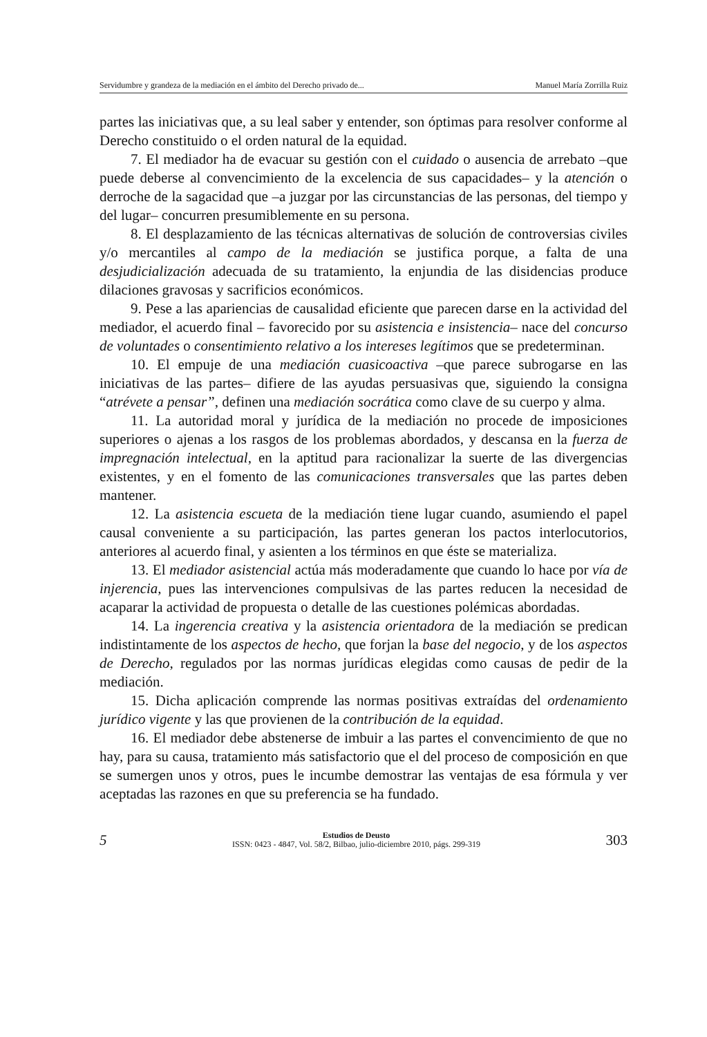Servidumbre y grandeza de la mediación en el ámbito del Derecho privado de... Manuel María Zorrilla Ruiz
partes las iniciativas que, a su leal saber y entender, son óptimas para resolver conforme al Derecho constituido o el orden natural de la equidad.
7. El mediador ha de evacuar su gestión con el cuidado o ausencia de arrebato –que puede deberse al convencimiento de la excelencia de sus capacidades– y la atención o derroche de la sagacidad que –a juzgar por las circunstancias de las personas, del tiempo y del lugar– concurren presumiblemente en su persona.
8. El desplazamiento de las técnicas alternativas de solución de controversias civiles y/o mercantiles al campo de la mediación se justifica porque, a falta de una desjudicialización adecuada de su tratamiento, la enjundia de las disidencias produce dilaciones gravosas y sacrificios económicos.
9. Pese a las apariencias de causalidad eficiente que parecen darse en la actividad del mediador, el acuerdo final – favorecido por su asistencia e insistencia– nace del concurso de voluntades o consentimiento relativo a los intereses legítimos que se predeterminan.
10. El empuje de una mediación cuasicoactiva –que parece subrogarse en las iniciativas de las partes– difiere de las ayudas persuasivas que, siguiendo la consigna “atrévete a pensar”, definen una mediación socrática como clave de su cuerpo y alma.
11. La autoridad moral y jurídica de la mediación no procede de imposiciones superiores o ajenas a los rasgos de los problemas abordados, y descansa en la fuerza de impregnación intelectual, en la aptitud para racionalizar la suerte de las divergencias existentes, y en el fomento de las comunicaciones transversales que las partes deben mantener.
12. La asistencia escueta de la mediación tiene lugar cuando, asumiendo el papel causal conveniente a su participación, las partes generan los pactos interlocutorios, anteriores al acuerdo final, y asienten a los términos en que éste se materializa.
13. El mediador asistencial actúa más moderadamente que cuando lo hace por vía de injerencia, pues las intervenciones compulsivas de las partes reducen la necesidad de acaparar la actividad de propuesta o detalle de las cuestiones polémicas abordadas.
14. La ingerencia creativa y la asistencia orientadora de la mediación se predican indistintamente de los aspectos de hecho, que forjan la base del negocio, y de los aspectos de Derecho, regulados por las normas jurídicas elegidas como causas de pedir de la mediación.
15. Dicha aplicación comprende las normas positivas extraídas del ordenamiento jurídico vigente y las que provienen de la contribución de la equidad.
16. El mediador debe abstenerse de imbuir a las partes el convencimiento de que no hay, para su causa, tratamiento más satisfactorio que el del proceso de composición en que se sumergen unos y otros, pues le incumbe demostrar las ventajas de esa fórmula y ver aceptadas las razones en que su preferencia se ha fundado.
5
Estudios de Deusto
ISSN: 0423 - 4847, Vol. 58/2, Bilbao, julio-diciembre 2010, págs. 299-319
303